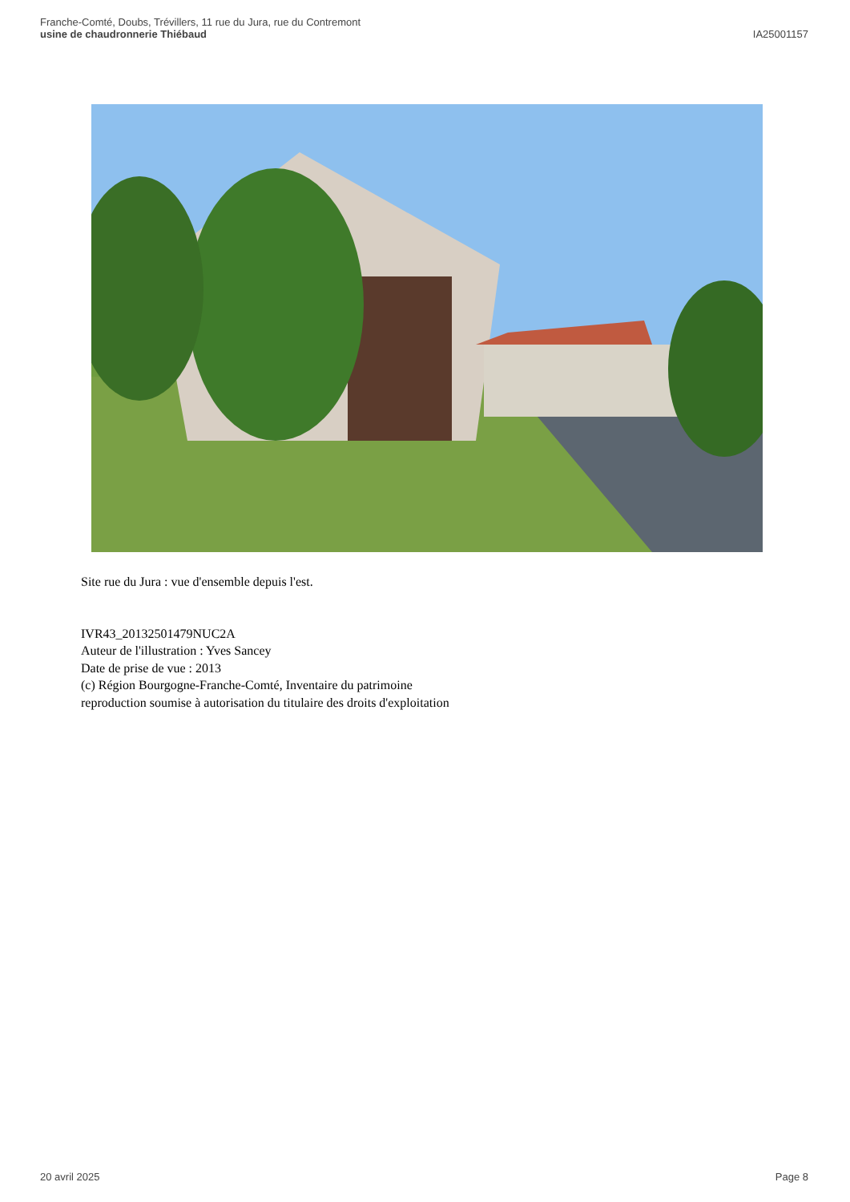Franche-Comté, Doubs, Trévillers, 11 rue du Jura, rue du Contremont
usine de chaudronnerie Thiébaud
IA25001157
Site rue du Jura : vue d'ensemble depuis l'est.
IVR43_20132501479NUC2A
Auteur de l'illustration : Yves Sancey
Date de prise de vue : 2013
(c) Région Bourgogne-Franche-Comté, Inventaire du patrimoine
reproduction soumise à autorisation du titulaire des droits d'exploitation
20 avril 2025 Page 8